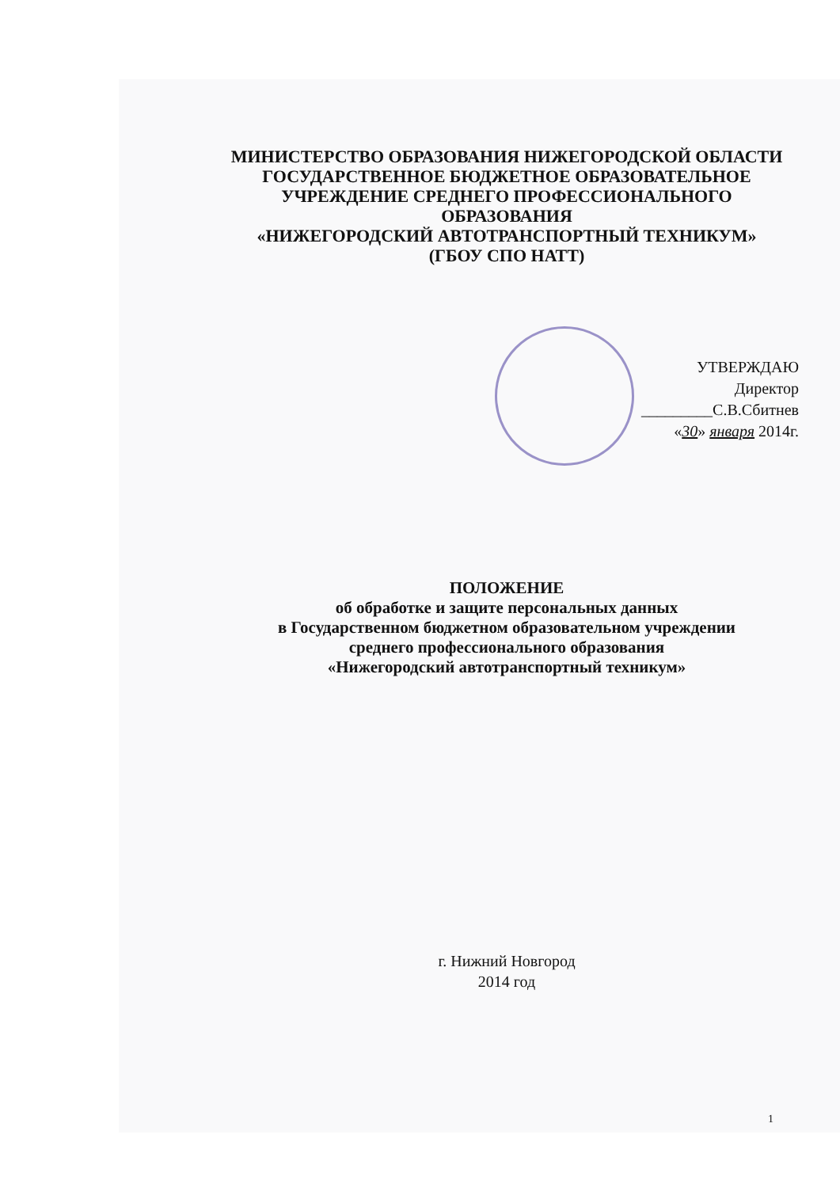МИНИСТЕРСТВО ОБРАЗОВАНИЯ НИЖЕГОРОДСКОЙ ОБЛАСТИ
ГОСУДАРСТВЕННОЕ БЮДЖЕТНОЕ ОБРАЗОВАТЕЛЬНОЕ
УЧРЕЖДЕНИЕ СРЕДНЕГО ПРОФЕССИОНАЛЬНОГО
ОБРАЗОВАНИЯ
«НИЖЕГОРОДСКИЙ АВТОТРАНСПОРТНЫЙ ТЕХНИКУМ»
(ГБОУ СПО НАТТ)
УТВЕРЖДАЮ
Директор
_________С.В.Сбитнев
«30» января 2014г.
ПОЛОЖЕНИЕ
об обработке и защите персональных данных
в Государственном бюджетном образовательном учреждении
среднего профессионального образования
«Нижегородский автотранспортный техникум»
г. Нижний Новгород
2014 год
1